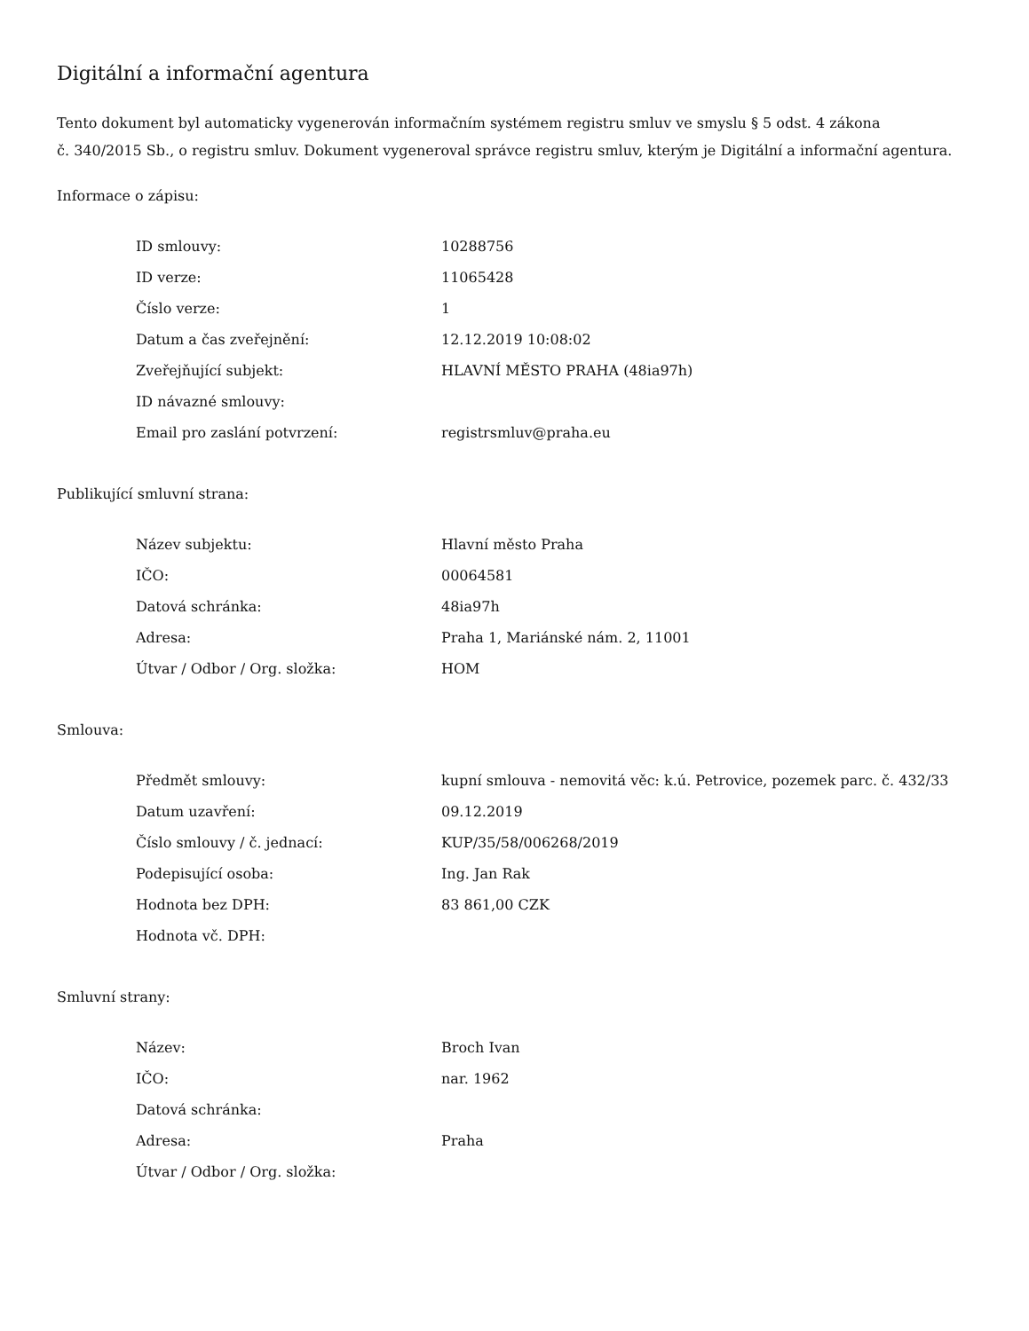Digitální a informační agentura
Tento dokument byl automaticky vygenerován informačním systémem registru smluv ve smyslu § 5 odst. 4 zákona
č. 340/2015 Sb., o registru smluv. Dokument vygeneroval správce registru smluv, kterým je Digitální a informační agentura.
Informace o zápisu:
| ID smlouvy: | 10288756 |
| ID verze: | 11065428 |
| Číslo verze: | 1 |
| Datum a čas zveřejnění: | 12.12.2019 10:08:02 |
| Zveřejňující subjekt: | HLAVNÍ MĚSTO PRAHA (48ia97h) |
| ID návazné smlouvy: | |
| Email pro zaslání potvrzení: | registrsmluv@praha.eu |
Publikující smluvní strana:
| Název subjektu: | Hlavní město Praha |
| IČO: | 00064581 |
| Datová schránka: | 48ia97h |
| Adresa: | Praha 1, Mariánské nám. 2, 11001 |
| Útvar / Odbor / Org. složka: | HOM |
Smlouva:
| Předmět smlouvy: | kupní smlouva - nemovitá věc: k.ú. Petrovice, pozemek parc. č. 432/33 |
| Datum uzavření: | 09.12.2019 |
| Číslo smlouvy / č. jednací: | KUP/35/58/006268/2019 |
| Podepisující osoba: | Ing. Jan Rak |
| Hodnota bez DPH: | 83 861,00 CZK |
| Hodnota vč. DPH: | |
Smluvní strany:
| Název: | Broch Ivan |
| IČO: | nar. 1962 |
| Datová schránka: | |
| Adresa: | Praha |
| Útvar / Odbor / Org. složka: | |